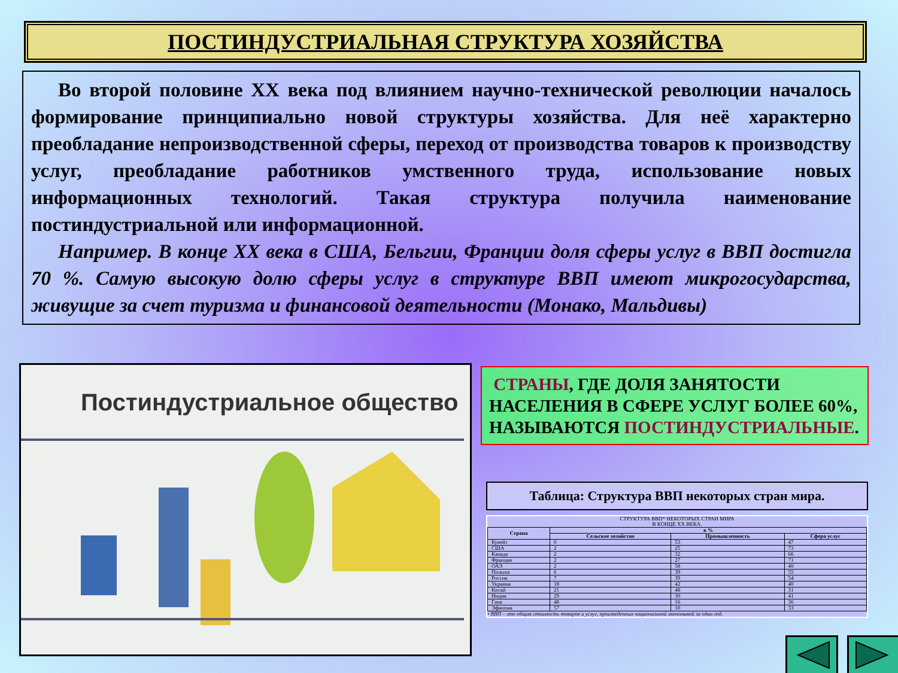ПОСТИНДУСТРИАЛЬНАЯ СТРУКТУРА ХОЗЯЙСТВА
Во второй половине XX века под влиянием научно-технической революции началось формирование принципиально новой структуры хозяйства. Для неё характерно преобладание непроизводственной сферы, переход от производства товаров к производству услуг, преобладание работников умственного труда, использование новых информационных технологий. Такая структура получила наименование постиндустриальной или информационной.
Например. В конце XX века в США, Бельгии, Франции доля сферы услуг в ВВП достигла 70 %. Самую высокую долю сферы услуг в структуре ВВП имеют микрогосударства, живущие за счет туризма и финансовой деятельности (Монако, Мальдивы)
Постиндустриальное общество
СТРАНЫ, ГДЕ ДОЛЯ ЗАНЯТОСТИ НАСЕЛЕНИЯ В СФЕРЕ УСЛУГ БОЛЕЕ 60%, НАЗЫВАЮТСЯ ПОСТИНДУСТРИАЛЬНЫЕ.
Таблица: Структура ВВП некоторых стран мира.
СТРУКТУРА ВВП* НЕКОТОРЫХ СТРАН МИРА
В КОНЦЕ XX ВЕКА.
| Страна | в % | | |
| --- | --- | --- | --- |
| | Сельское хозяйство | Промышленность | Сфера услуг |
| Кувейт | 0 | 53 | 47 |
| США | 2 | 25 | 73 |
| Канада | 2 | 32 | 66 |
| Франция | 2 | 27 | 71 |
| ОАЭ | 2 | 58 | 40 |
| Польша | 6 | 39 | 55 |
| Россия | 7 | 39 | 54 |
| Украина | 18 | 42 | 40 |
| Китай | 21 | 48 | 31 |
| Индия | 29 | 30 | 41 |
| Гана | 48 | 16 | 36 |
| Эфиопия | 57 | 10 | 33 |
• ВВП – это общая стоимость товаров и услуг, произведенных национальной экономикой за один год.